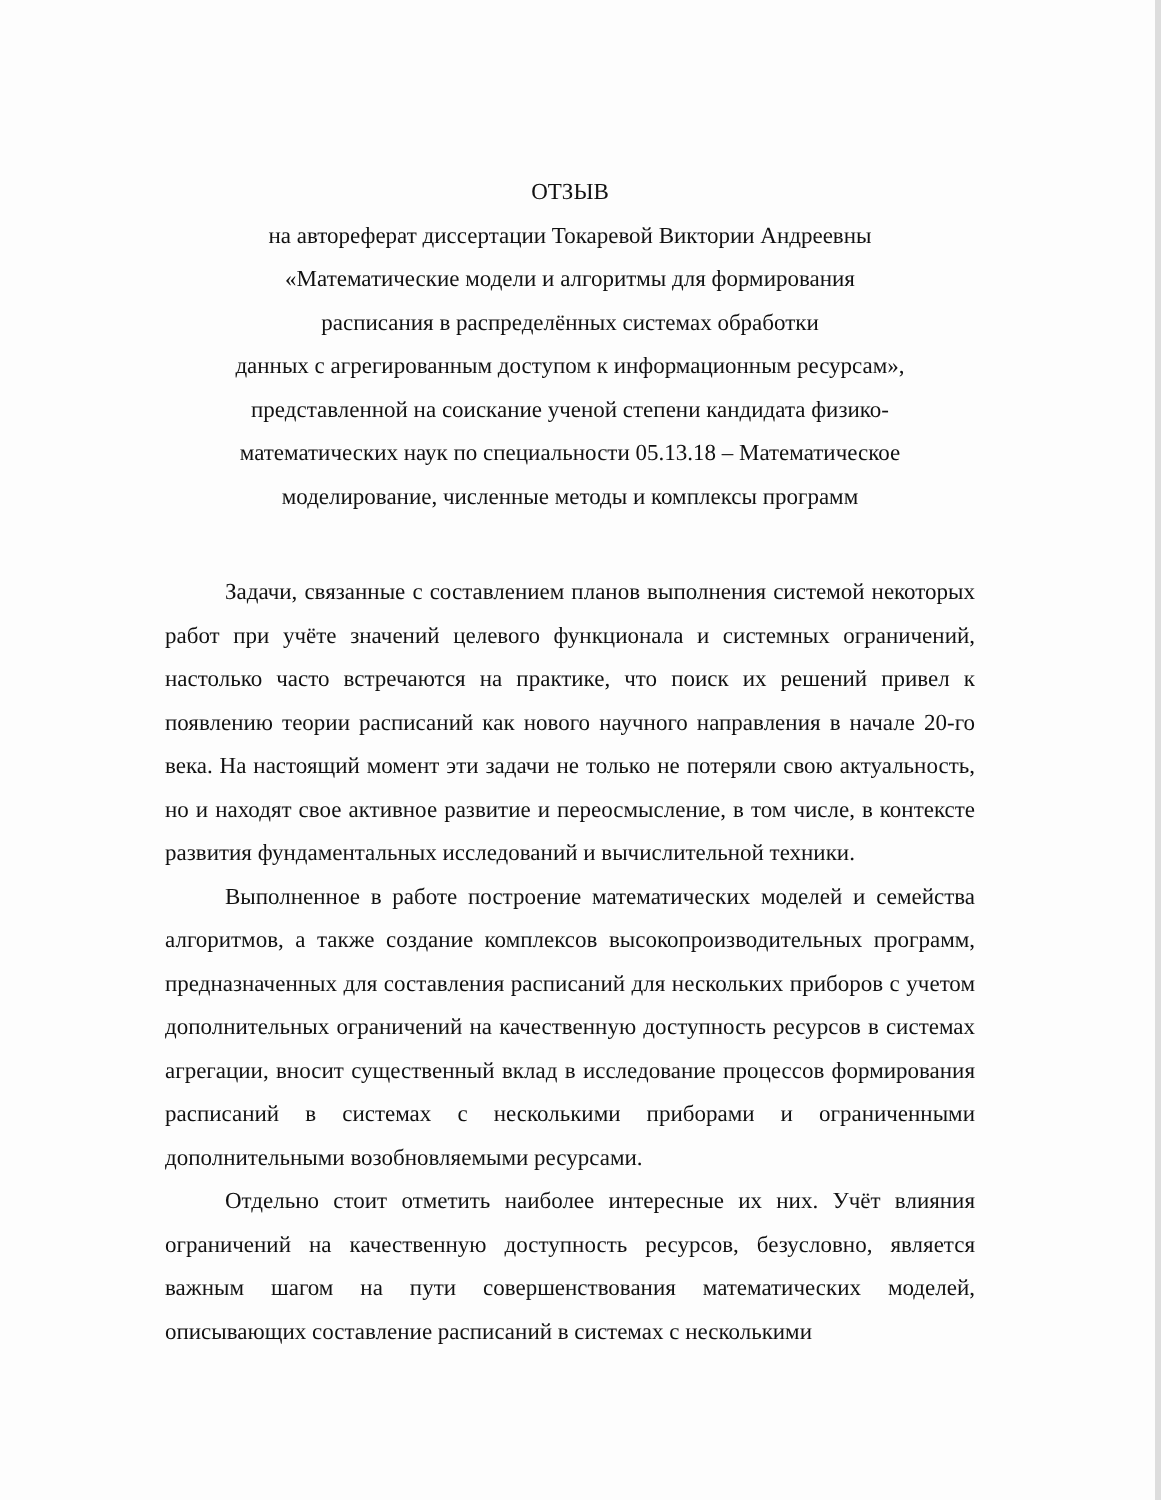ОТЗЫВ
на автореферат диссертации Токаревой Виктории Андреевны
«Математические модели и алгоритмы для формирования
расписания в распределённых системах обработки
данных с агрегированным доступом к информационным ресурсам»,
представленной на соискание ученой степени кандидата физико-
математических наук по специальности 05.13.18 – Математическое
моделирование, численные методы и комплексы программ
Задачи, связанные с составлением планов выполнения системой некоторых работ при учёте значений целевого функционала и системных ограничений, настолько часто встречаются на практике, что поиск их решений привел к появлению теории расписаний как нового научного направления в начале 20-го века. На настоящий момент эти задачи не только не потеряли свою актуальность, но и находят свое активное развитие и переосмысление, в том числе, в контексте развития фундаментальных исследований и вычислительной техники.
Выполненное в работе построение математических моделей и семейства алгоритмов, а также создание комплексов высокопроизводительных программ, предназначенных для составления расписаний для нескольких приборов с учетом дополнительных ограничений на качественную доступность ресурсов в системах агрегации, вносит существенный вклад в исследование процессов формирования расписаний в системах с несколькими приборами и ограниченными дополнительными возобновляемыми ресурсами.
Отдельно стоит отметить наиболее интересные их них. Учёт влияния ограничений на качественную доступность ресурсов, безусловно, является важным шагом на пути совершенствования математических моделей, описывающих составление расписаний в системах с несколькими